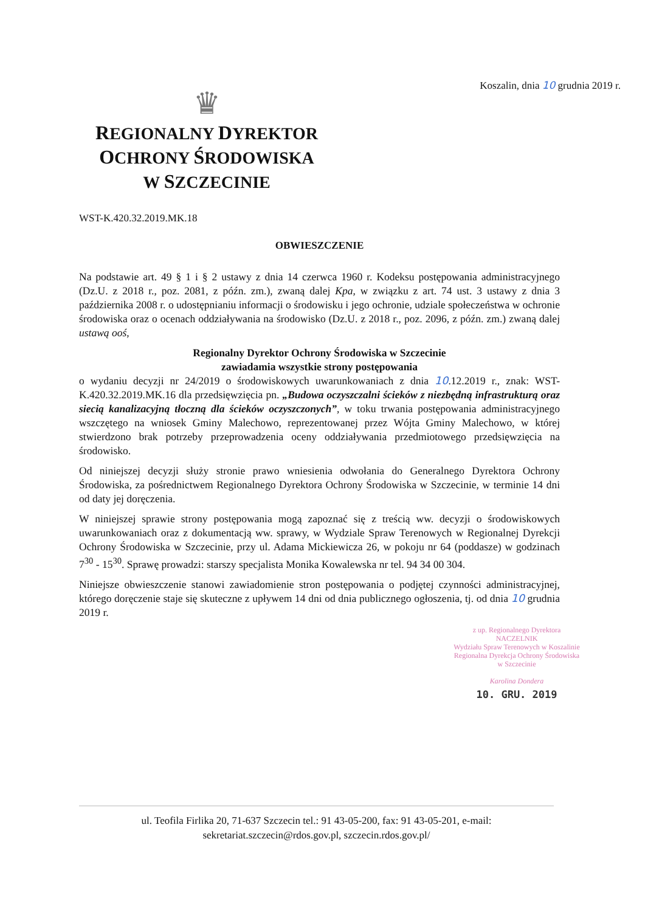Koszalin, dnia 10 grudnia 2019 r.
♛
REGIONALNY DYREKTOR
OCHRONY ŚRODOWISKA
W SZCZECINIE
WST-K.420.32.2019.MK.18
OBWIESZCZENIE
Na podstawie art. 49 § 1 i § 2 ustawy z dnia 14 czerwca 1960 r. Kodeksu postępowania administracyjnego (Dz.U. z 2018 r., poz. 2081, z późn. zm.), zwaną dalej Kpa, w związku z art. 74 ust. 3 ustawy z dnia 3 października 2008 r. o udostępnianiu informacji o środowisku i jego ochronie, udziale społeczeństwa w ochronie środowiska oraz o ocenach oddziaływania na środowisko (Dz.U. z 2018 r., poz. 2096, z późn. zm.) zwaną dalej ustawą ooś,
Regionalny Dyrektor Ochrony Środowiska w Szczecinie
zawiadamia wszystkie strony postępowania
o wydaniu decyzji nr 24/2019 o środowiskowych uwarunkowaniach z dnia 10.12.2019 r., znak: WST-K.420.32.2019.MK.16 dla przedsięwzięcia pn. „Budowa oczyszczalni ścieków z niezbędną infrastrukturą oraz siecią kanalizacyjną tłoczną dla ścieków oczyszczonych”, w toku trwania postępowania administracyjnego wszczętego na wniosek Gminy Malechowo, reprezentowanej przez Wójta Gminy Malechowo, w której stwierdzono brak potrzeby przeprowadzenia oceny oddziaływania przedmiotowego przedsięwzięcia na środowisko.
Od niniejszej decyzji służy stronie prawo wniesienia odwołania do Generalnego Dyrektora Ochrony Środowiska, za pośrednictwem Regionalnego Dyrektora Ochrony Środowiska w Szczecinie, w terminie 14 dni od daty jej doręczenia.
W niniejszej sprawie strony postępowania mogą zapoznać się z treścią ww. decyzji o środowiskowych uwarunkowaniach oraz z dokumentacją ww. sprawy, w Wydziale Spraw Terenowych w Regionalnej Dyrekcji Ochrony Środowiska w Szczecinie, przy ul. Adama Mickiewicza 26, w pokoju nr 64 (poddasze) w godzinach 7<sup>30</sup> - 15<sup>30</sup>. Sprawę prowadzi: starszy specjalista Monika Kowalewska nr tel. 94 34 00 304.
Niniejsze obwieszczenie stanowi zawiadomienie stron postępowania o podjętej czynności administracyjnej, którego doręczenie staje się skuteczne z upływem 14 dni od dnia publicznego ogłoszenia, tj. od dnia 10 grudnia 2019 r.
z up. Regionalnego Dyrektora
NACZELNIK
Wydziału Spraw Terenowych w Koszalinie
Regionalna Dyrekcja Ochrony Środowiska
w Szczecinie
Karolina Dondera
10. GRU. 2019
ul. Teofila Firlika 20, 71-637 Szczecin tel.: 91 43-05-200, fax: 91 43-05-201, e-mail:
sekretariat.szczecin@rdos.gov.pl, szczecin.rdos.gov.pl/